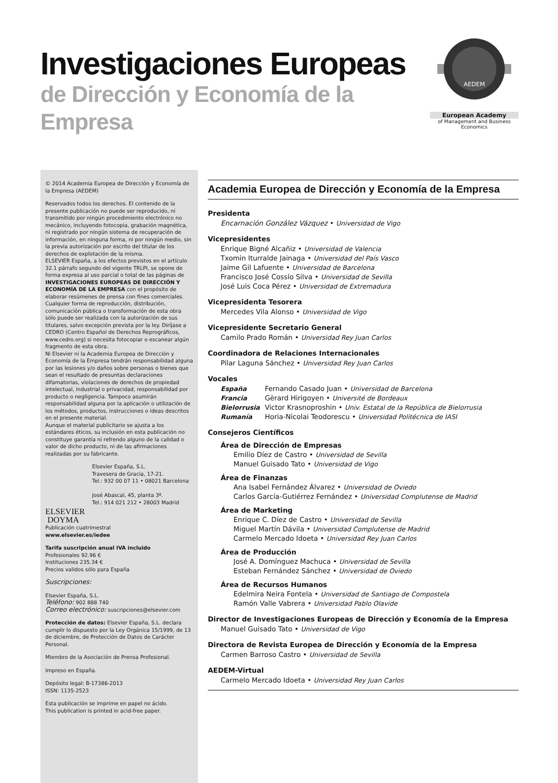Investigaciones Europeas
de Dirección y Economía de la Empresa
AEDEM
European Academy
of Management and Business Economics
© 2014 Academia Europea de Dirección y Economía de la Empresa (AEDEM)
Reservados todos los derechos. El contenido de la presente publicación no puede ser reproducido, ni transmitido por ningún procedimiento electrónico no mecánico, incluyendo fotocopia, grabación magnética, ni registrado por ningún sistema de recuperación de información, en ninguna forma, ni por ningún medio, sin la previa autorización por escrito del titular de los derechos de explotación de la misma.
ELSEVIER España, a los efectos previstos en el artículo 32.1 párrafo segundo del vigente TRLPI, se opone de forma expresa al uso parcial o total de las páginas de INVESTIGACIONES EUROPEAS DE DIRECCIÓN Y ECONOMÍA DE LA EMPRESA con el propósito de elaborar resúmenes de prensa con fines comerciales.
Cualquier forma de reproducción, distribución, comunicación pública o transformación de esta obra sólo puede ser realizada con la autorización de sus titulares, salvo excepción prevista por la ley. Diríjase a CEDRO (Centro Español de Derechos Reprográficos, www.cedro.org) si necesita fotocopiar o escanear algún fragmento de esta obra.
Ni Elsevier ni la Academia Europea de Dirección y Economía de la Empresa tendrán responsabilidad alguna por las lesiones y/o daños sobre personas o bienes que sean el resultado de presuntas declaraciones difamatorias, violaciones de derechos de propiedad intelectual, industrial o privacidad, responsabilidad por producto o negligencia. Tampoco asumirán responsabilidad alguna por la aplicación o utilización de los métodos, productos, instrucciones o ideas descritos en el presente material.
Aunque el material publicitario se ajusta a los estándares éticos, su inclusión en esta publicación no constituye garantía ni refrendo alguno de la calidad o valor de dicho producto, ni de las afirmaciones realizadas por su fabricante.
ELSEVIER
DOYMA
Elsevier España, S.L.
Travesera de Gracia, 17-21.
Tel.: 932 00 07 11 • 08021 Barcelona
José Abascal, 45, planta 3ª.
Tel.: 914 021 212 • 28003 Madrid
Publicación cuatrimestral
www.elsevier.es/iedee
Tarifa suscripción anual IVA incluido
Profesionales 92.96 €
Instituciones 235.34 €
Precios validos sólo para España
Suscripciones:
Elsevier España, S.L.
Teléfono: 902 888 740
Correo electrónico: suscripciones@elsevier.com
Protección de datos: Elsevier España, S.L. declara cumplir lo dispuesto por la Ley Orgánica 15/1999, de 13 de diciembre, de Protección de Datos de Carácter Personal.
Miembro de la Asociación de Prensa Profesional.
Impreso en España.
Depósito legal: B-17386-2013
ISSN: 1135-2523
Esta publicación se imprime en papel no ácido.
This publication is printed in acid-free paper.
Academia Europea de Dirección y Economía de la Empresa
Presidenta
Encarnación González Vázquez • Universidad de Vigo
Vicepresidentes
Enrique Bigné Alcañiz • Universidad de Valencia
Txomin Iturralde Jainaga • Universidad del País Vasco
Jaime Gil Lafuente • Universidad de Barcelona
Francisco José Cossío Silva • Universidad de Sevilla
José Luis Coca Pérez • Universidad de Extremadura
Vicepresidenta Tesorera
Mercedes Vila Alonso • Universidad de Vigo
Vicepresidente Secretario General
Camilo Prado Román • Universidad Rey Juan Carlos
Coordinadora de Relaciones Internacionales
Pilar Laguna Sánchez • Universidad Rey Juan Carlos
Vocales
| España | Fernando Casado Juan • Universidad de Barcelona |
| Francia | Gèrard Hirigoyen • Université de Bordeaux |
| Bielorrusia | Victor Krasnoproshin • Univ. Estatal de la República de Bielorrusia |
| Rumanía | Horia-Nicolai Teodorescu • Universidad Politécnica de IASI |
Consejeros Científicos
Área de Dirección de Empresas
Emilio Díez de Castro • Universidad de Sevilla
Manuel Guisado Tato • Universidad de Vigo
Área de Finanzas
Ana Isabel Fernández Álvarez • Universidad de Oviedo
Carlos García-Gutiérrez Fernández • Universidad Complutense de Madrid
Área de Marketing
Enrique C. Díez de Castro • Universidad de Sevilla
Miguel Martín Dávila • Universidad Complutense de Madrid
Carmelo Mercado Idoeta • Universidad Rey Juan Carlos
Área de Producción
José A. Domínguez Machuca • Universidad de Sevilla
Esteban Fernández Sánchez • Universidad de Oviedo
Área de Recursos Humanos
Edelmira Neira Fontela • Universidad de Santiago de Compostela
Ramón Valle Vabrera • Universidad Pablo Olavide
Director de Investigaciones Europeas de Dirección y Economía de la Empresa
Manuel Guisado Tato • Universidad de Vigo
Directora de Revista Europea de Dirección y Economía de la Empresa
Carmen Barroso Castro • Universidad de Sevilla
AEDEM-Virtual
Carmelo Mercado Idoeta • Universidad Rey Juan Carlos